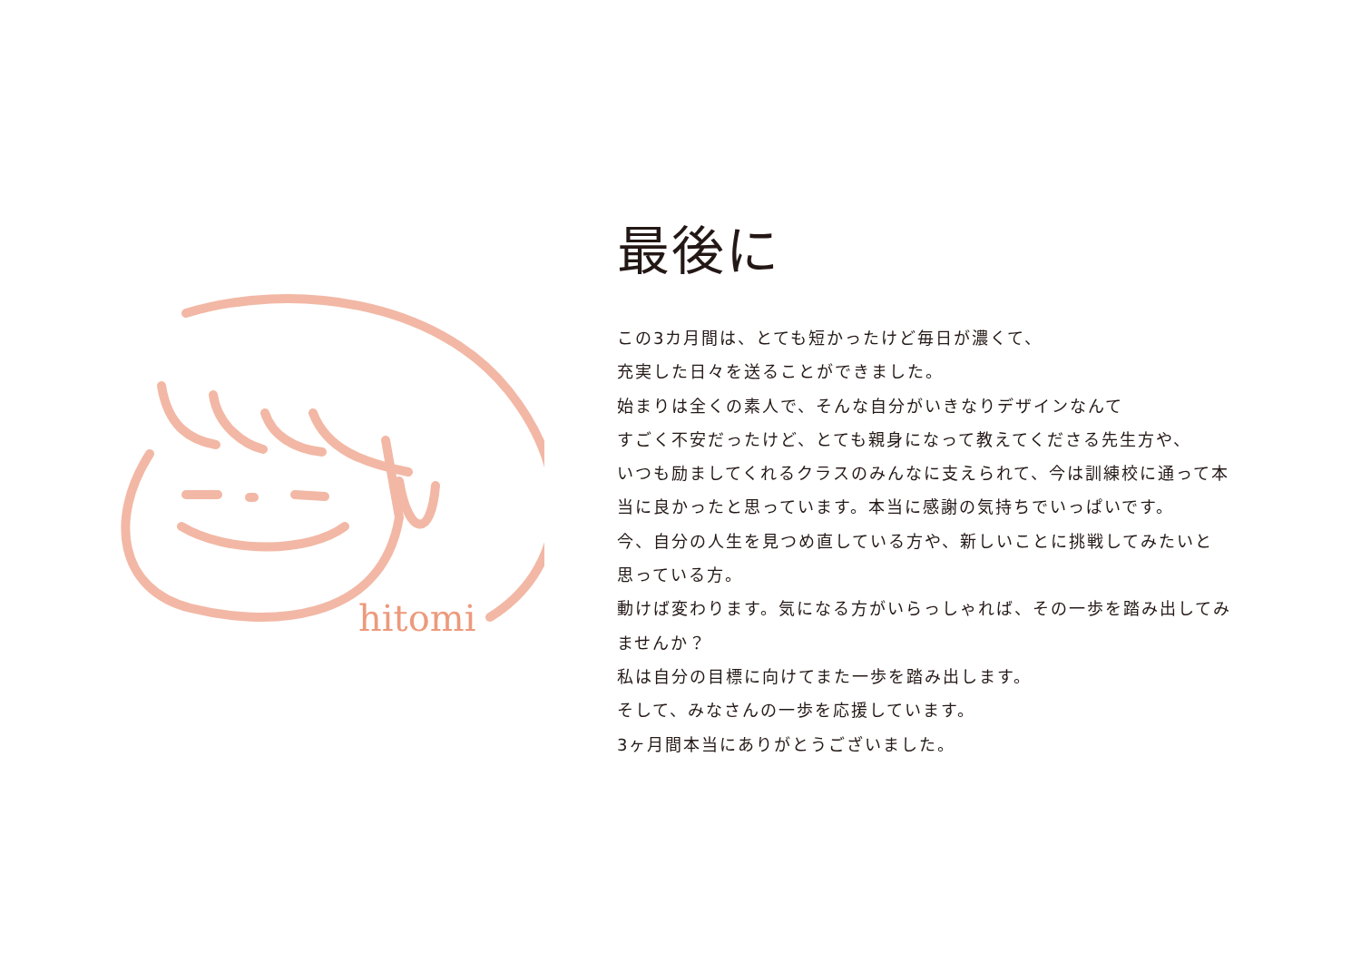hitomi
最後に
この3カ月間は、とても短かったけど毎日が濃くて、
充実した日々を送ることができました。
始まりは全くの素人で、そんな自分がいきなりデザインなんて
すごく不安だったけど、とても親身になって教えてくださる先生方や、
いつも励ましてくれるクラスのみんなに支えられて、今は訓練校に通って本
当に良かったと思っています。本当に感謝の気持ちでいっぱいです。
今、自分の人生を見つめ直している方や、新しいことに挑戦してみたいと
思っている方。
動けば変わります。気になる方がいらっしゃれば、その一歩を踏み出してみ
ませんか？
私は自分の目標に向けてまた一歩を踏み出します。
そして、みなさんの一歩を応援しています。
3ヶ月間本当にありがとうございました。